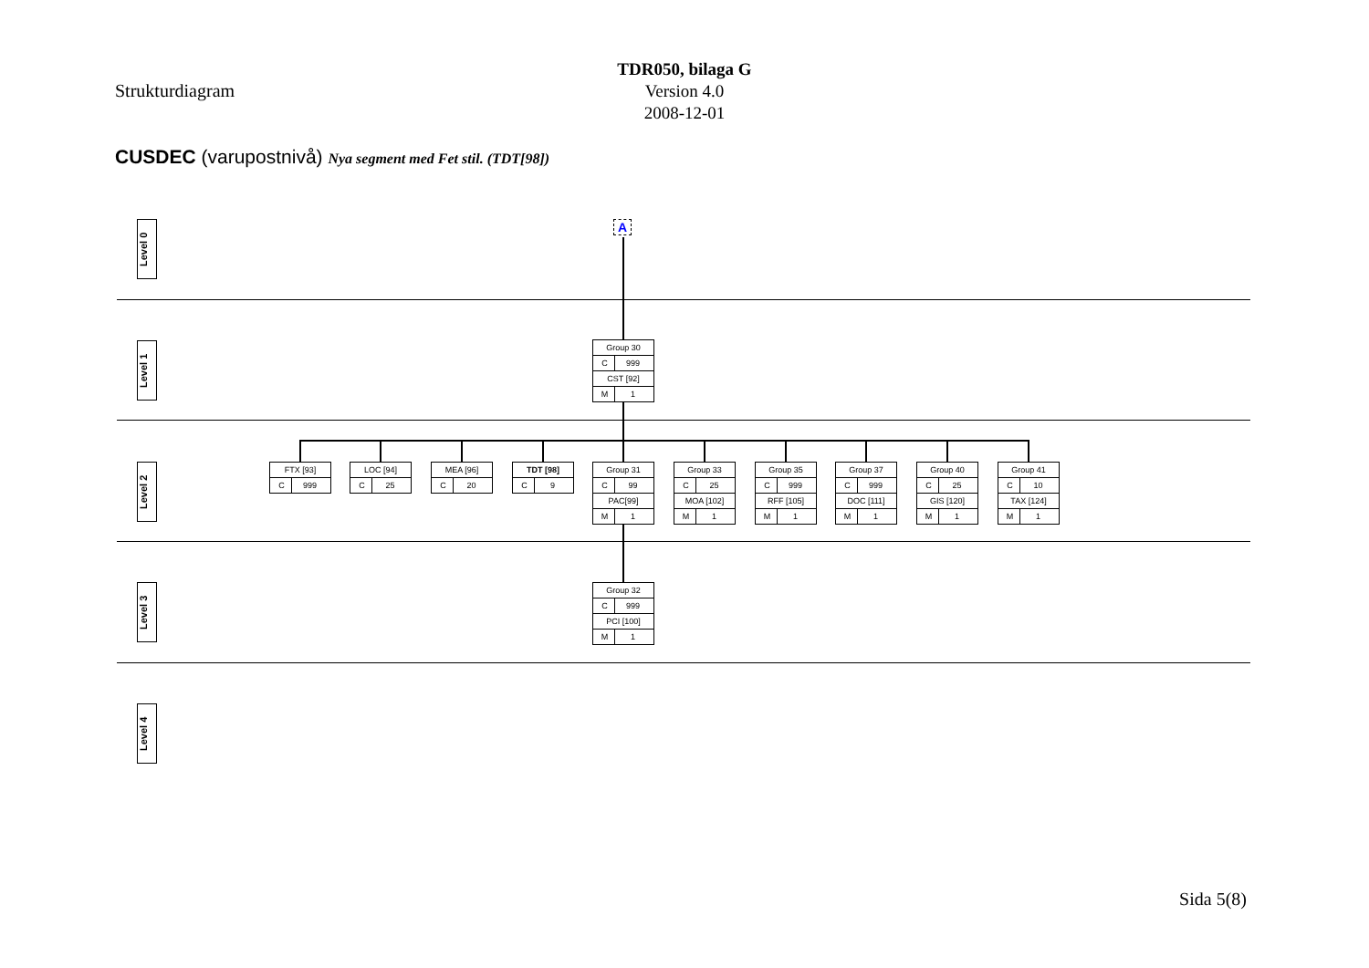TDR050, bilaga G
Version 4.0
2008-12-01
Strukturdiagram
CUSDEC (varupostnivå) Nya segment med Fet stil. (TDT[98])
A
Level 0
Level 1
Level 2
Level 3
Level 4
Group 30
C 999
CST [92]
M 1
FTX [93]
C 999
LOC [94]
C 25
MEA [96]
C 20
TDT [98]
C 9
Group 31
C 99
PAC[99]
M 1
Group 33
C 25
MOA [102]
M 1
Group 35
C 999
RFF [105]
M 1
Group 37
C 999
DOC [111]
M 1
Group 40
C 25
GIS [120]
M 1
Group 41
C 10
TAX [124]
M 1
Group 32
C 999
PCI [100]
M 1
Sida 5(8)